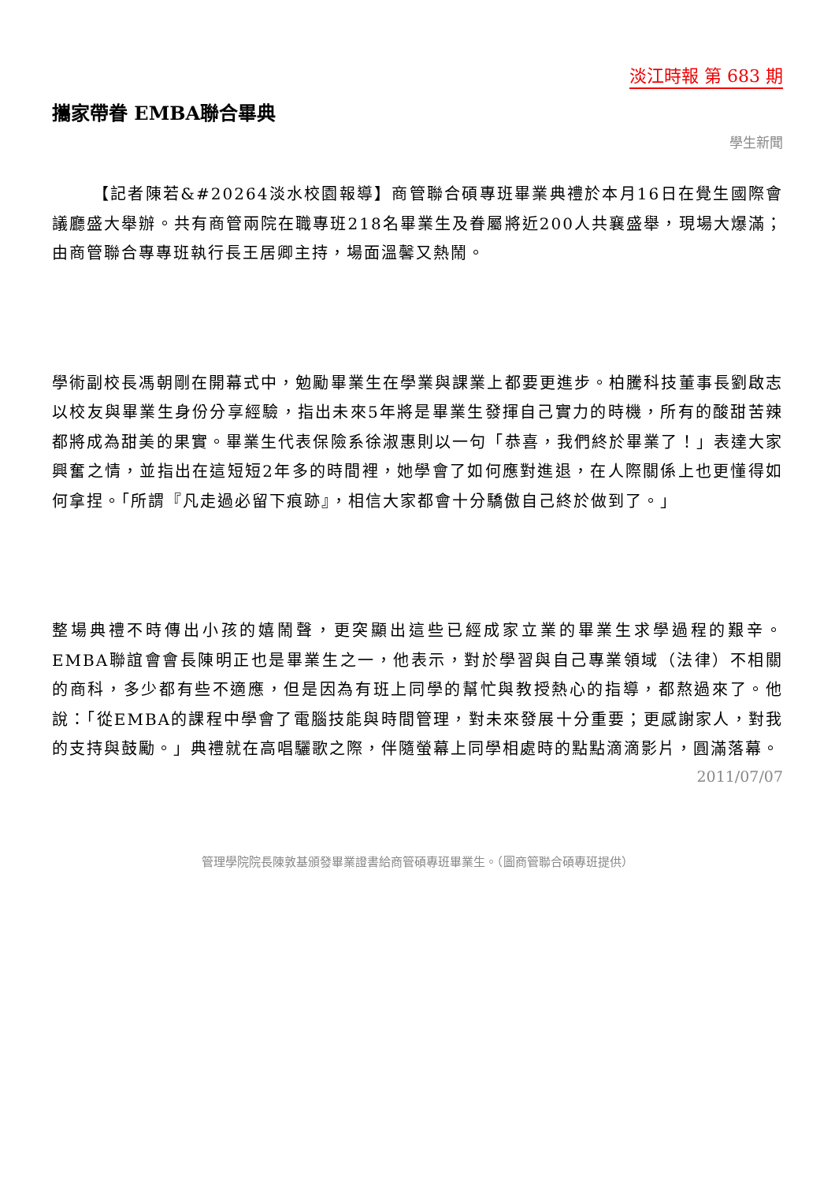淡江時報 第 683 期
攜家帶眷 EMBA聯合畢典
學生新聞
【記者陳若&#20264淡水校園報導】商管聯合碩專班畢業典禮於本月16日在覺生國際會議廳盛大舉辦。共有商管兩院在職專班218名畢業生及眷屬將近200人共襄盛舉，現場大爆滿；由商管聯合專專班執行長王居卿主持，場面溫馨又熱鬧。
學術副校長馮朝剛在開幕式中，勉勵畢業生在學業與課業上都要更進步。柏騰科技董事長劉啟志以校友與畢業生身份分享經驗，指出未來5年將是畢業生發揮自己實力的時機，所有的酸甜苦辣都將成為甜美的果實。畢業生代表保險系徐淑惠則以一句「恭喜，我們終於畢業了！」表達大家興奮之情，並指出在這短短2年多的時間裡，她學會了如何應對進退，在人際關係上也更懂得如何拿捏。「所謂『凡走過必留下痕跡』，相信大家都會十分驕傲自己終於做到了。」
整場典禮不時傳出小孩的嬉鬧聲，更突顯出這些已經成家立業的畢業生求學過程的艱辛。EMBA聯誼會會長陳明正也是畢業生之一，他表示，對於學習與自己專業領域（法律）不相關的商科，多少都有些不適應，但是因為有班上同學的幫忙與教授熱心的指導，都熬過來了。他說：「從EMBA的課程中學會了電腦技能與時間管理，對未來發展十分重要；更感謝家人，對我的支持與鼓勵。」典禮就在高唱驪歌之際，伴隨螢幕上同學相處時的點點滴滴影片，圓滿落幕。
2011/07/07
管理學院院長陳敦基頒發畢業證書給商管碩專班畢業生。（圖商管聯合碩專班提供）